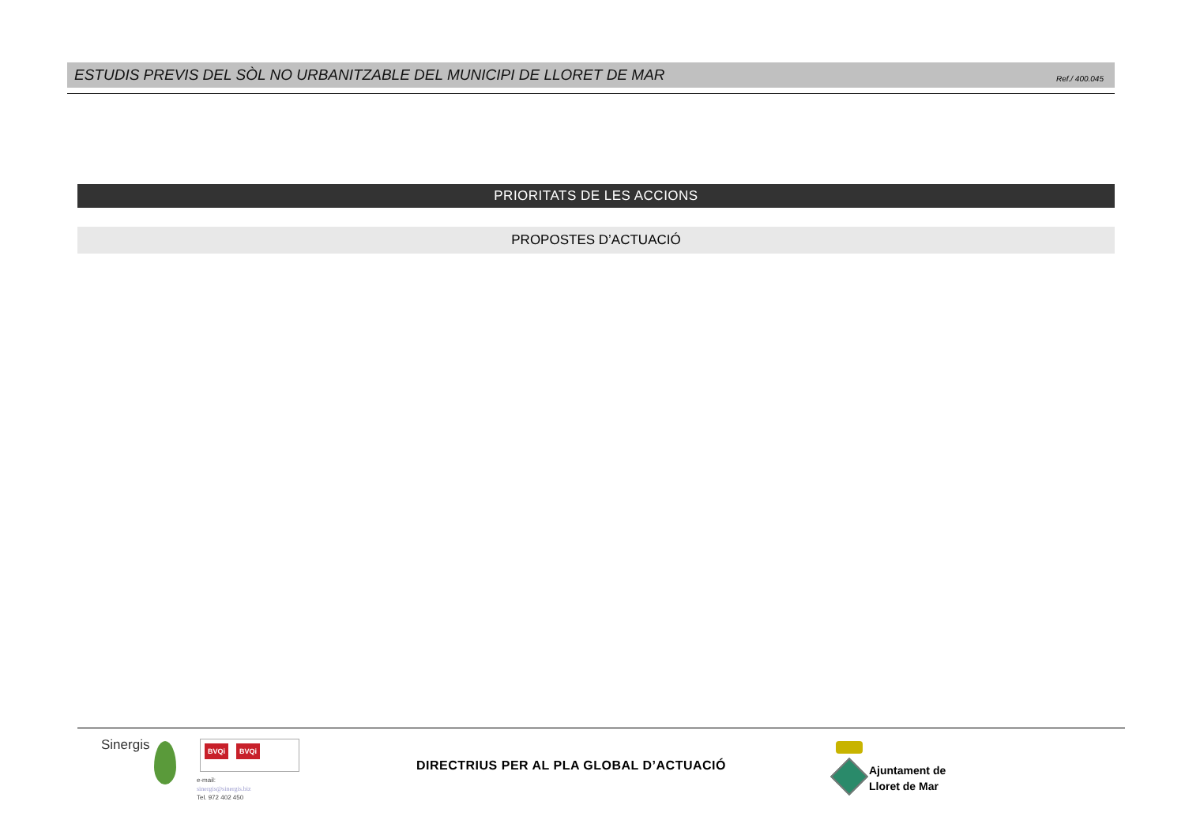ESTUDIS PREVIS DEL SÒL NO URBANITZABLE DEL MUNICIPI DE LLORET DE MAR Ref./ 400.045
PRIORITATS DE LES ACCIONS
PROPOSTES D’ACTUACIÓ
Sinergis BVQi BVQi
e-mail:
sinergis@sinergis.biz
Tel. 972 402 450
DIRECTRIUS PER AL PLA GLOBAL D’ACTUACIÓ
Ajuntament de
Lloret de Mar